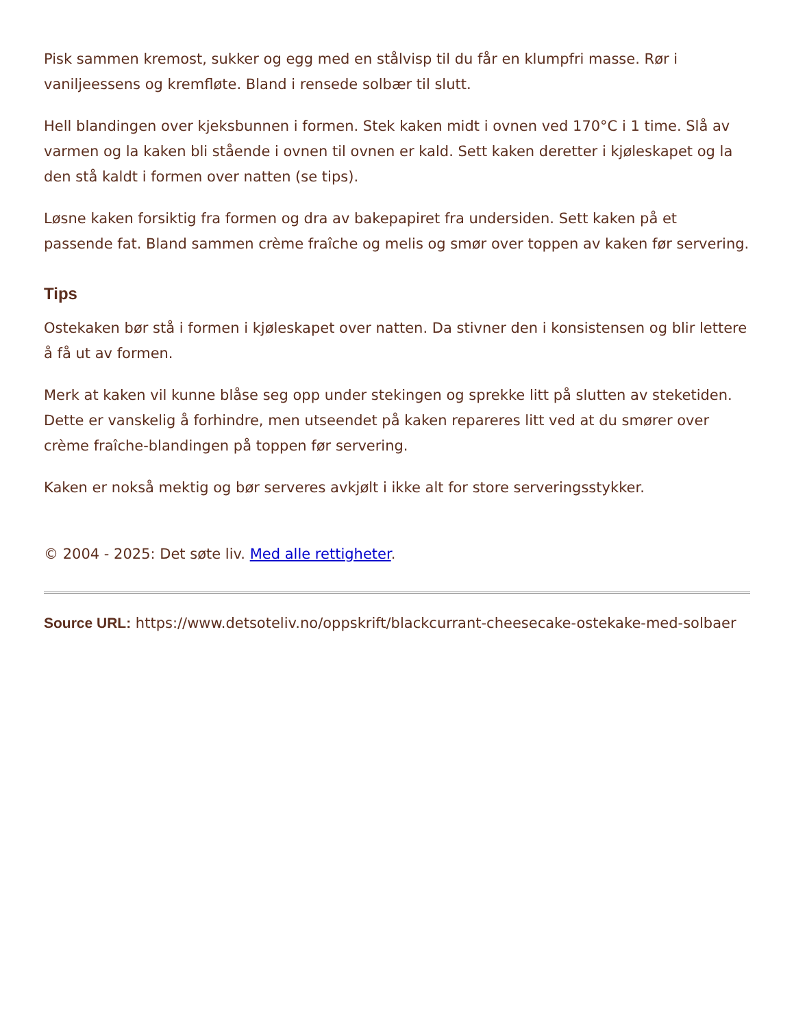Pisk sammen kremost, sukker og egg med en stålvisp til du får en klumpfri masse. Rør i vaniljeessens og kremfløte. Bland i rensede solbær til slutt.
Hell blandingen over kjeksbunnen i formen. Stek kaken midt i ovnen ved 170°C i 1 time. Slå av varmen og la kaken bli stående i ovnen til ovnen er kald. Sett kaken deretter i kjøleskapet og la den stå kaldt i formen over natten (se tips).
Løsne kaken forsiktig fra formen og dra av bakepapiret fra undersiden. Sett kaken på et passende fat. Bland sammen crème fraîche og melis og smør over toppen av kaken før servering.
Tips
Ostekaken bør stå i formen i kjøleskapet over natten. Da stivner den i konsistensen og blir lettere å få ut av formen.
Merk at kaken vil kunne blåse seg opp under stekingen og sprekke litt på slutten av steketiden. Dette er vanskelig å forhindre, men utseendet på kaken repareres litt ved at du smører over crème fraîche-blandingen på toppen før servering.
Kaken er nokså mektig og bør serveres avkjølt i ikke alt for store serveringsstykker.
© 2004 - 2025: Det søte liv. Med alle rettigheter.
Source URL: https://www.detsoteliv.no/oppskrift/blackcurrant-cheesecake-ostekake-med-solbaer